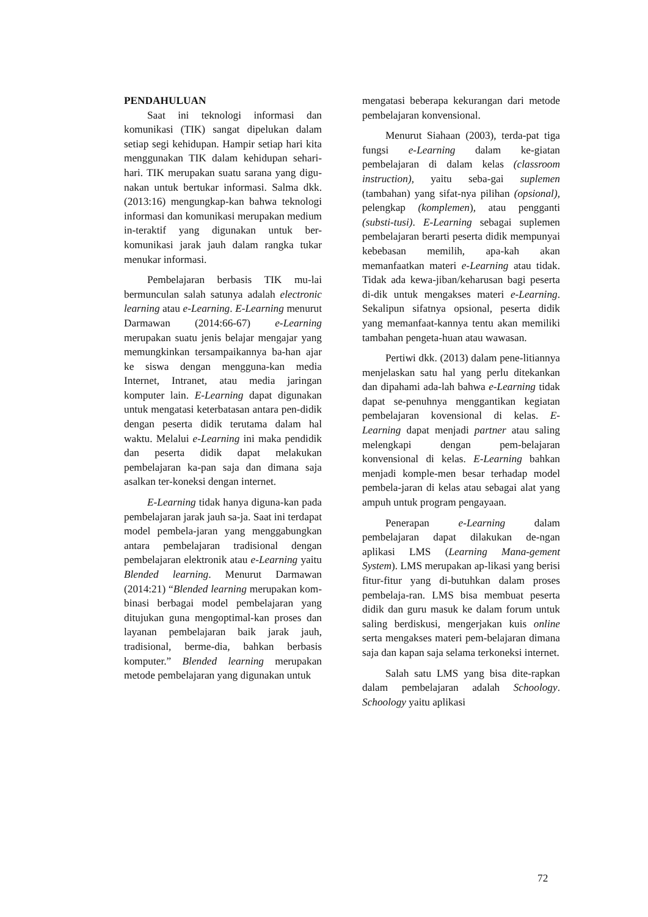PENDAHULUAN
Saat ini teknologi informasi dan komunikasi (TIK) sangat dipelukan dalam setiap segi kehidupan. Hampir setiap hari kita menggunakan TIK dalam kehidupan sehari-hari. TIK merupakan suatu sarana yang digu-nakan untuk bertukar informasi. Salma dkk. (2013:16) mengungkap-kan bahwa teknologi informasi dan komunikasi merupakan medium in-teraktif yang digunakan untuk ber-komunikasi jarak jauh dalam rangka tukar menukar informasi.
Pembelajaran berbasis TIK mu-lai bermunculan salah satunya adalah electronic learning atau e-Learning. E-Learning menurut Darmawan (2014:66-67) e-Learning merupakan suatu jenis belajar mengajar yang memungkinkan tersampaikannya ba-han ajar ke siswa dengan mengguna-kan media Internet, Intranet, atau media jaringan komputer lain. E-Learning dapat digunakan untuk mengatasi keterbatasan antara pen-didik dengan peserta didik terutama dalam hal waktu. Melalui e-Learning ini maka pendidik dan peserta didik dapat melakukan pembelajaran ka-pan saja dan dimana saja asalkan ter-koneksi dengan internet.
E-Learning tidak hanya diguna-kan pada pembelajaran jarak jauh sa-ja. Saat ini terdapat model pembela-jaran yang menggabungkan antara pembelajaran tradisional dengan pembelajaran elektronik atau e-Learning yaitu Blended learning. Menurut Darmawan (2014:21) “Blended learning merupakan kom-binasi berbagai model pembelajaran yang ditujukan guna mengoptimal-kan proses dan layanan pembelajaran baik jarak jauh, tradisional, berme-dia, bahkan berbasis komputer.” Blended learning merupakan metode pembelajaran yang digunakan untuk
mengatasi beberapa kekurangan dari metode pembelajaran konvensional.
Menurut Siahaan (2003), terda-pat tiga fungsi e-Learning dalam ke-giatan pembelajaran di dalam kelas (classroom instruction), yaitu seba-gai suplemen (tambahan) yang sifat-nya pilihan (opsional), pelengkap (komplemen), atau pengganti (substi-tusi). E-Learning sebagai suplemen pembelajaran berarti peserta didik mempunyai kebebasan memilih, apa-kah akan memanfaatkan materi e-Learning atau tidak. Tidak ada kewa-jiban/keharusan bagi peserta di-dik untuk mengakses materi e-Learning. Sekalipun sifatnya opsional, peserta didik yang memanfaat-kannya tentu akan memiliki tambahan pengeta-huan atau wawasan.
Pertiwi dkk. (2013) dalam pene-litiannya menjelaskan satu hal yang perlu ditekankan dan dipahami ada-lah bahwa e-Learning tidak dapat se-penuhnya menggantikan kegiatan pembelajaran kovensional di kelas. E-Learning dapat menjadi partner atau saling melengkapi dengan pem-belajaran konvensional di kelas. E-Learning bahkan menjadi komple-men besar terhadap model pembela-jaran di kelas atau sebagai alat yang ampuh untuk program pengayaan.
Penerapan e-Learning dalam pembelajaran dapat dilakukan de-ngan aplikasi LMS (Learning Mana-gement System). LMS merupakan ap-likasi yang berisi fitur-fitur yang di-butuhkan dalam proses pembelaja-ran. LMS bisa membuat peserta didik dan guru masuk ke dalam forum untuk saling berdiskusi, mengerjakan kuis online serta mengakses materi pem-belajaran dimana saja dan kapan saja selama terkoneksi internet.
Salah satu LMS yang bisa dite-rapkan dalam pembelajaran adalah Schoology. Schoology yaitu aplikasi
72